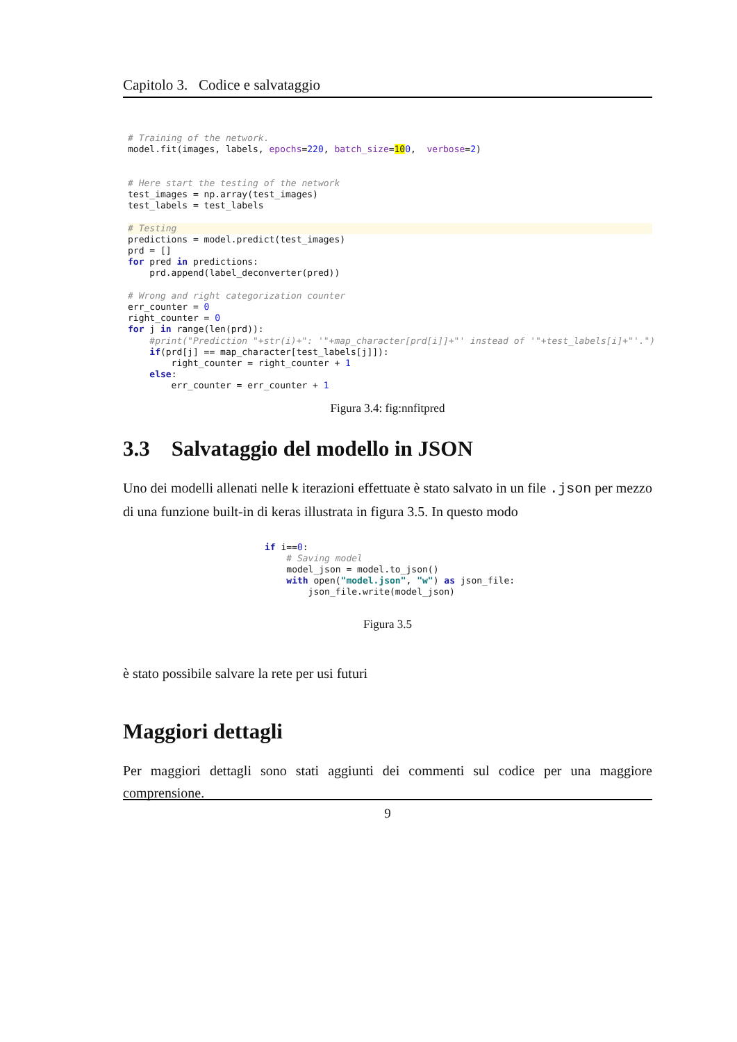Capitolo 3. Codice e salvataggio
# Training of the network.
model.fit(images, labels, epochs=220, batch_size=100,  verbose=2)


# Here start the testing of the network
test_images = np.array(test_images)
test_labels = test_labels

# Testingpredictions = model.predict(test_images)
prd = []
for pred in predictions:
    prd.append(label_deconverter(pred))

# Wrong and right categorization counter
err_counter = 0
right_counter = 0
for j in range(len(prd)):
    #print("Prediction "+str(i)+": '"+map_character[prd[i]]+"' instead of '"+test_labels[i]+"'.")
    if(prd[j] == map_character[test_labels[j]]):
        right_counter = right_counter + 1
    else:
        err_counter = err_counter + 1
Figura 3.4: fig:nnfitpred
3.3 Salvataggio del modello in JSON
Uno dei modelli allenati nelle k iterazioni effettuate è stato salvato in un file .json per mezzo di una funzione built-in di keras illustrata in figura 3.5. In questo modo
if i==0:
    # Saving model
    model_json = model.to_json()
    with open("model.json", "w") as json_file:
        json_file.write(model_json)
Figura 3.5
è stato possibile salvare la rete per usi futuri
Maggiori dettagli
Per maggiori dettagli sono stati aggiunti dei commenti sul codice per una maggiore comprensione.
9